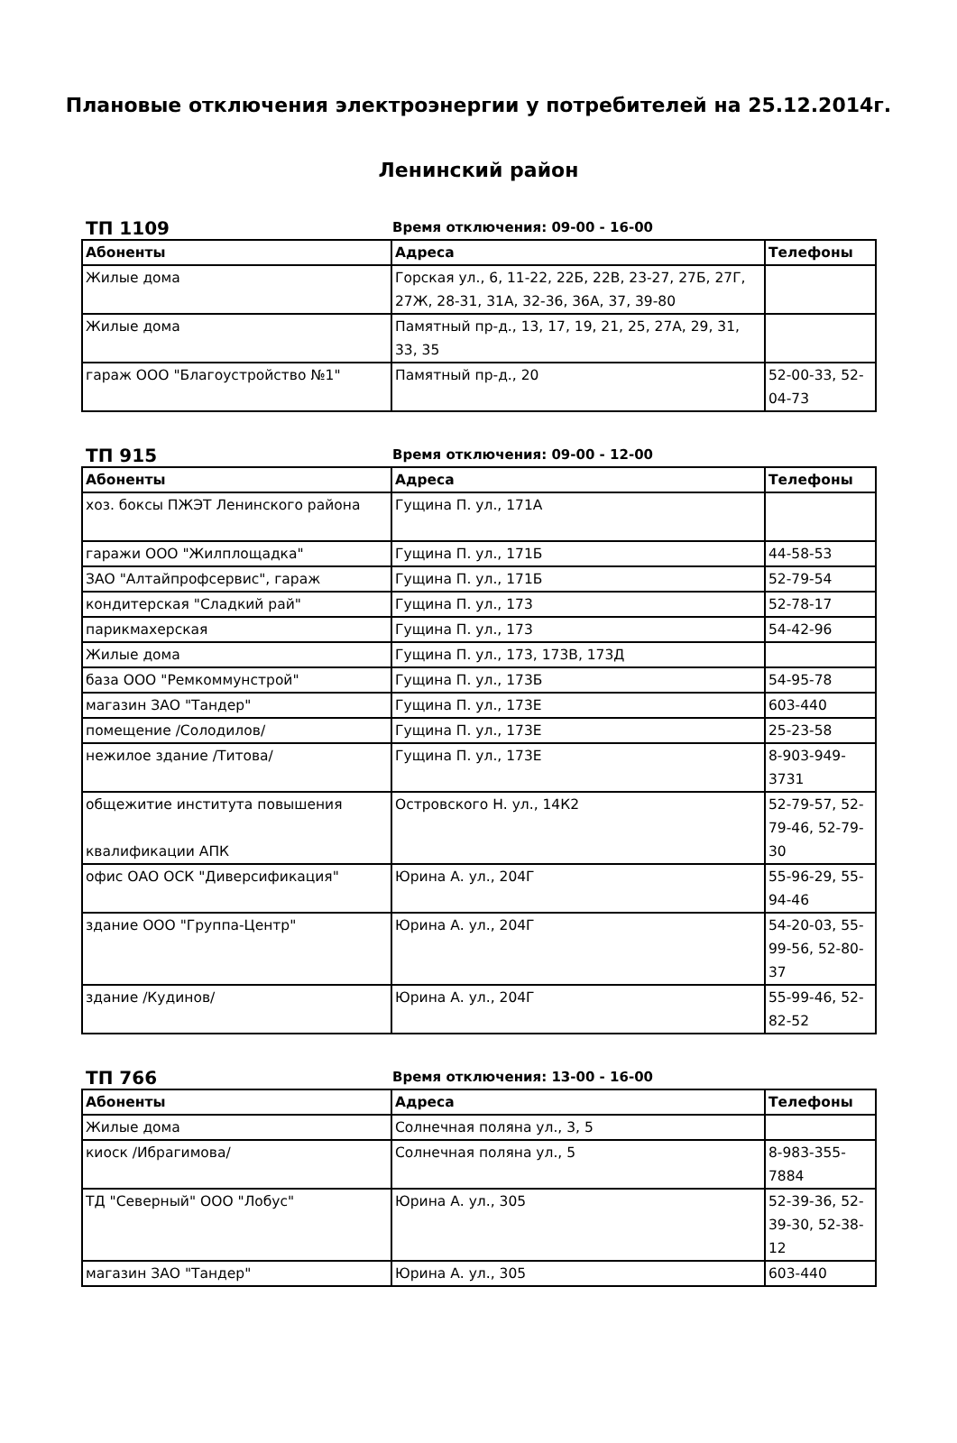Плановые отключения электроэнергии у потребителей на 25.12.2014г.
Ленинский район
ТП 1109
Время отключения: 09-00 - 16-00
| Абоненты | Адреса | Телефоны |
| --- | --- | --- |
| Жилые дома | Горская ул., 6, 11-22, 22Б, 22В, 23-27, 27Б, 27Г, 27Ж, 28-31, 31А, 32-36, 36А, 37, 39-80 | |
| Жилые дома | Памятный пр-д., 13, 17, 19, 21, 25, 27А, 29, 31, 33, 35 | |
| гараж ООО "Благоустройство №1" | Памятный пр-д., 20 | 52-00-33, 52-04-73 |
ТП 915
Время отключения: 09-00 - 12-00
| Абоненты | Адреса | Телефоны |
| --- | --- | --- |
| хоз. боксы ПЖЭТ Ленинского района | Гущина П. ул., 171А | |
| гаражи ООО "Жилплощадка" | Гущина П. ул., 171Б | 44-58-53 |
| ЗАО "Алтайпрофсервис", гараж | Гущина П. ул., 171Б | 52-79-54 |
| кондитерская "Сладкий рай" | Гущина П. ул., 173 | 52-78-17 |
| парикмахерская | Гущина П. ул., 173 | 54-42-96 |
| Жилые дома | Гущина П. ул., 173, 173В, 173Д | |
| база ООО "Ремкоммунстрой" | Гущина П. ул., 173Б | 54-95-78 |
| магазин ЗАО "Тандер" | Гущина П. ул., 173Е | 603-440 |
| помещение /Солодилов/ | Гущина П. ул., 173Е | 25-23-58 |
| нежилое здание /Титова/ | Гущина П. ул., 173Е | 8-903-949-3731 |
| общежитие института повышения квалификации АПК | Островского Н. ул., 14К2 | 52-79-57, 52-79-46, 52-79-30 |
| офис ОАО ОСК "Диверсификация" | Юрина А. ул., 204Г | 55-96-29, 55-94-46 |
| здание ООО "Группа-Центр" | Юрина А. ул., 204Г | 54-20-03, 55-99-56, 52-80-37 |
| здание /Кудинов/ | Юрина А. ул., 204Г | 55-99-46, 52-82-52 |
ТП 766
Время отключения: 13-00 - 16-00
| Абоненты | Адреса | Телефоны |
| --- | --- | --- |
| Жилые дома | Солнечная поляна ул., 3, 5 | |
| киоск /Ибрагимова/ | Солнечная поляна ул., 5 | 8-983-355-7884 |
| ТД "Северный" ООО "Лобус" | Юрина А. ул., 305 | 52-39-36, 52-39-30, 52-38-12 |
| магазин ЗАО "Тандер" | Юрина А. ул., 305 | 603-440 |